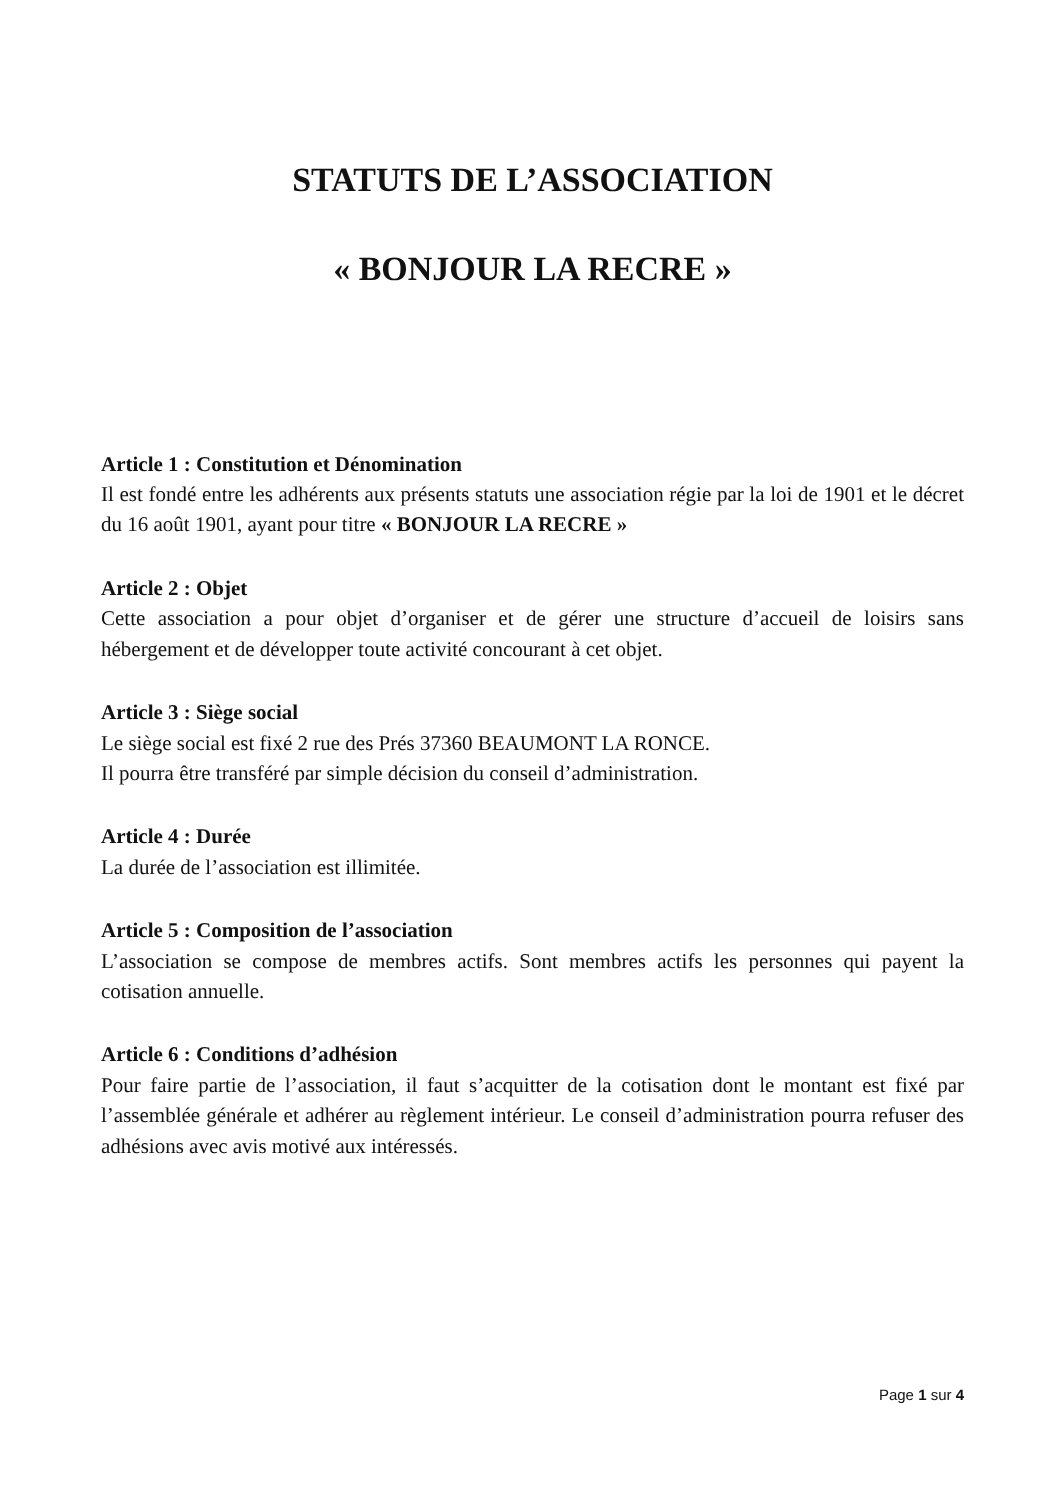STATUTS DE L’ASSOCIATION
« BONJOUR LA RECRE »
Article 1 : Constitution et Dénomination
Il est fondé entre les adhérents aux présents statuts une association régie par la loi de 1901 et le décret du 16 août 1901, ayant pour titre « BONJOUR LA RECRE »
Article 2 : Objet
Cette association a pour objet d’organiser et de gérer une structure d’accueil de loisirs sans hébergement et de développer toute activité concourant à cet objet.
Article 3 : Siège social
Le siège social est fixé 2 rue des Prés 37360 BEAUMONT LA RONCE.
Il pourra être transféré par simple décision du conseil d’administration.
Article 4 : Durée
La durée de l’association est illimitée.
Article 5 : Composition de l’association
L’association se compose de membres actifs. Sont membres actifs les personnes qui payent la cotisation annuelle.
Article 6 : Conditions d’adhésion
Pour faire partie de l’association, il faut s’acquitter de la cotisation dont le montant est fixé par l’assemblée générale et adhérer au règlement intérieur. Le conseil d’administration pourra refuser des adhésions avec avis motivé aux intéressés.
Page 1 sur 4